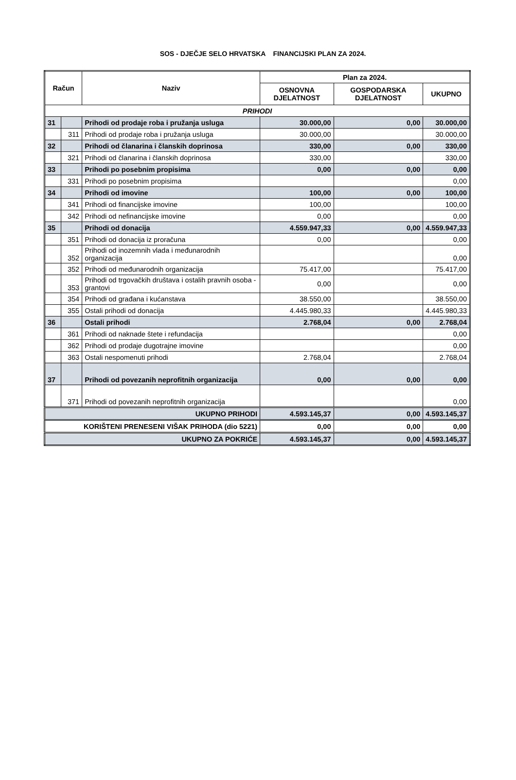SOS - DJEČJE SELO HRVATSKA FINANCIJSKI PLAN ZA 2024.
| Račun | | Naziv | Plan za 2024. | | |
| --- | --- | --- | --- | --- | --- |
| | | | OSNOVNA DJELATNOST | GOSPODARSKA DJELATNOST | UKUPNO |
| PRIHODI | | | | | |
| 31 | | Prihodi od prodaje roba i pružanja usluga | 30.000,00 | 0,00 | 30.000,00 |
| | 311 | Prihodi od prodaje roba i pružanja usluga | 30.000,00 | | 30.000,00 |
| 32 | | Prihodi od članarina i članskih doprinosa | 330,00 | 0,00 | 330,00 |
| | 321 | Prihodi od članarina i članskih doprinosa | 330,00 | | 330,00 |
| 33 | | Prihodi po posebnim propisima | 0,00 | 0,00 | 0,00 |
| | 331 | Prihodi po posebnim propisima | | | 0,00 |
| 34 | | Prihodi od imovine | 100,00 | 0,00 | 100,00 |
| | 341 | Prihodi od financijske imovine | 100,00 | | 100,00 |
| | 342 | Prihodi od nefinancijske imovine | 0,00 | | 0,00 |
| 35 | | Prihodi od donacija | 4.559.947,33 | 0,00 | 4.559.947,33 |
| | 351 | Prihodi od donacija iz proračuna | 0,00 | | 0,00 |
| | 352 | Prihodi od inozemnih vlada i međunarodnih organizacija | | | 0,00 |
| | 352 | Prihodi od međunarodnih organizacija | 75.417,00 | | 75.417,00 |
| | 353 | Prihodi od trgovačkih društava i ostalih pravnih osoba - grantovi | 0,00 | | 0,00 |
| | 354 | Prihodi od građana i kućanstava | 38.550,00 | | 38.550,00 |
| | 355 | Ostali prihodi od donacija | 4.445.980,33 | | 4.445.980,33 |
| 36 | | Ostali prihodi | 2.768,04 | 0,00 | 2.768,04 |
| | 361 | Prihodi od naknade štete i refundacija | | | 0,00 |
| | 362 | Prihodi od prodaje dugotrajne imovine | | | 0,00 |
| | 363 | Ostali nespomenuti prihodi | 2.768,04 | | 2.768,04 |
| 37 | | Prihodi od povezanih neprofitnih organizacija | 0,00 | 0,00 | 0,00 |
| | 371 | Prihodi od povezanih neprofitnih organizacija | | | 0,00 |
| UKUPNO PRIHODI | | | 4.593.145,37 | 0,00 | 4.593.145,37 |
| KORIŠTENI PRENESENI VIŠAK PRIHODA (dio 5221) | | | 0,00 | 0,00 | 0,00 |
| UKUPNO ZA POKRIĆE | | | 4.593.145,37 | 0,00 | 4.593.145,37 |